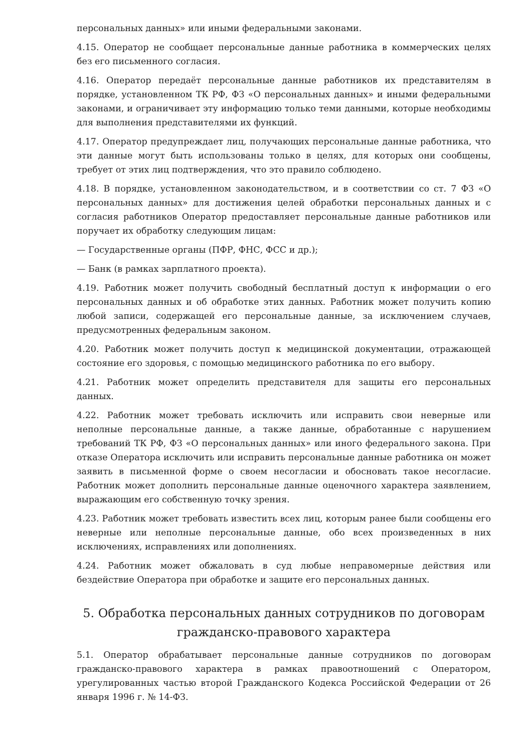персональных данных» или иными федеральными законами.
4.15. Оператор не сообщает персональные данные работника в коммерческих целях без его письменного согласия.
4.16. Оператор передаёт персональные данные работников их представителям в порядке, установленном ТК РФ, ФЗ «О персональных данных» и иными федеральными законами, и ограничивает эту информацию только теми данными, которые необходимы для выполнения представителями их функций.
4.17. Оператор предупреждает лиц, получающих персональные данные работника, что эти данные могут быть использованы только в целях, для которых они сообщены, требует от этих лиц подтверждения, что это правило соблюдено.
4.18. В порядке, установленном законодательством, и в соответствии со ст. 7 ФЗ «О персональных данных» для достижения целей обработки персональных данных и с согласия работников Оператор предоставляет персональные данные работников или поручает их обработку следующим лицам:
— Государственные органы (ПФР, ФНС, ФСС и др.);
— Банк (в рамках зарплатного проекта).
4.19. Работник может получить свободный бесплатный доступ к информации о его персональных данных и об обработке этих данных. Работник может получить копию любой записи, содержащей его персональные данные, за исключением случаев, предусмотренных федеральным законом.
4.20. Работник может получить доступ к медицинской документации, отражающей состояние его здоровья, с помощью медицинского работника по его выбору.
4.21. Работник может определить представителя для защиты его персональных данных.
4.22. Работник может требовать исключить или исправить свои неверные или неполные персональные данные, а также данные, обработанные с нарушением требований ТК РФ, ФЗ «О персональных данных» или иного федерального закона. При отказе Оператора исключить или исправить персональные данные работника он может заявить в письменной форме о своем несогласии и обосновать такое несогласие. Работник может дополнить персональные данные оценочного характера заявлением, выражающим его собственную точку зрения.
4.23. Работник может требовать известить всех лиц, которым ранее были сообщены его неверные или неполные персональные данные, обо всех произведенных в них исключениях, исправлениях или дополнениях.
4.24. Работник может обжаловать в суд любые неправомерные действия или бездействие Оператора при обработке и защите его персональных данных.
5. Обработка персональных данных сотрудников по договорам гражданско-правового характера
5.1. Оператор обрабатывает персональные данные сотрудников по договорам гражданско-правового характера в рамках правоотношений с Оператором, урегулированных частью второй Гражданского Кодекса Российской Федерации от 26 января 1996 г. № 14-ФЗ.